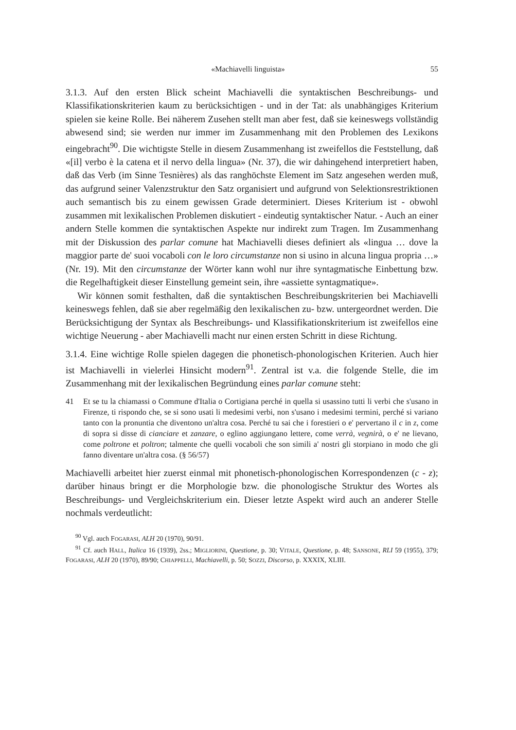«Machiavelli linguista» 55
3.1.3. Auf den ersten Blick scheint Machiavelli die syntaktischen Beschreibungs- und Klassifikationskriterien kaum zu berücksichtigen - und in der Tat: als unabhängiges Kriterium spielen sie keine Rolle. Bei näherem Zusehen stellt man aber fest, daß sie keineswegs vollständig abwesend sind; sie werden nur immer im Zusammenhang mit den Problemen des Lexikons eingebracht<sup>90</sup>. Die wichtigste Stelle in diesem Zusammenhang ist zweifellos die Feststellung, daß «[il] verbo è la catena et il nervo della lingua» (Nr. 37), die wir dahingehend interpretiert haben, daß das Verb (im Sinne Tesnières) als das ranghöchste Element im Satz angesehen werden muß, das aufgrund seiner Valenzstruktur den Satz organisiert und aufgrund von Selektionsrestriktionen auch semantisch bis zu einem gewissen Grade determiniert. Dieses Kriterium ist - obwohl zusammen mit lexikalischen Problemen diskutiert - eindeutig syntaktischer Natur. - Auch an einer andern Stelle kommen die syntaktischen Aspekte nur indirekt zum Tragen. Im Zusammenhang mit der Diskussion des parlar comune hat Machiavelli dieses definiert als «lingua … dove la maggior parte de' suoi vocaboli con le loro circumstanze non si usino in alcuna lingua propria …» (Nr. 19). Mit den circumstanze der Wörter kann wohl nur ihre syntagmatische Einbettung bzw. die Regelhaftigkeit dieser Einstellung gemeint sein, ihre «assiette syntagmatique».
Wir können somit festhalten, daß die syntaktischen Beschreibungskriterien bei Machiavelli keineswegs fehlen, daß sie aber regelmäßig den lexikalischen zu- bzw. untergeordnet werden. Die Berücksichtigung der Syntax als Beschreibungs- und Klassifikationskriterium ist zweifellos eine wichtige Neuerung - aber Machiavelli macht nur einen ersten Schritt in diese Richtung.
3.1.4. Eine wichtige Rolle spielen dagegen die phonetisch-phonologischen Kriterien. Auch hier ist Machiavelli in vielerlei Hinsicht modern<sup>91</sup>. Zentral ist v.a. die folgende Stelle, die im Zusammenhang mit der lexikalischen Begründung eines parlar comune steht:
41 Et se tu la chiamassi o Commune d'Italia o Cortigiana perché in quella si usassino tutti li verbi che s'usano in Firenze, ti rispondo che, se si sono usati li medesimi verbi, non s'usano i medesimi termini, perché si variano tanto con la pronuntia che diventono un'altra cosa. Perché tu sai che i forestieri o e' pervertano il c in z, come di sopra si disse di cianciare et zanzare, o eglino aggiungano lettere, come verrà, vegnirà, o e' ne lievano, come poltrone et poltron; talmente che quelli vocaboli che son simili a' nostri gli storpiano in modo che gli fanno diventare un'altra cosa. (§ 56/57)
Machiavelli arbeitet hier zuerst einmal mit phonetisch-phonologischen Korrespondenzen (c - z); darüber hinaus bringt er die Morphologie bzw. die phonologische Struktur des Wortes als Beschreibungs- und Vergleichskriterium ein. Dieser letzte Aspekt wird auch an anderer Stelle nochmals verdeutlicht:
<sup>90</sup> Vgl. auch FOGARASI, ALH 20 (1970), 90/91.
<sup>91</sup> Cf. auch HALL, Italica 16 (1939), 2ss.; MIGLIORINI, Questione, p. 30; VITALE, Questione, p. 48; SANSONE, RLI 59 (1955), 379; FOGARASI, ALH 20 (1970), 89/90; CHIAPPELLI, Machiavelli, p. 50; SOZZI, Discorso, p. XXXIX, XLIII.